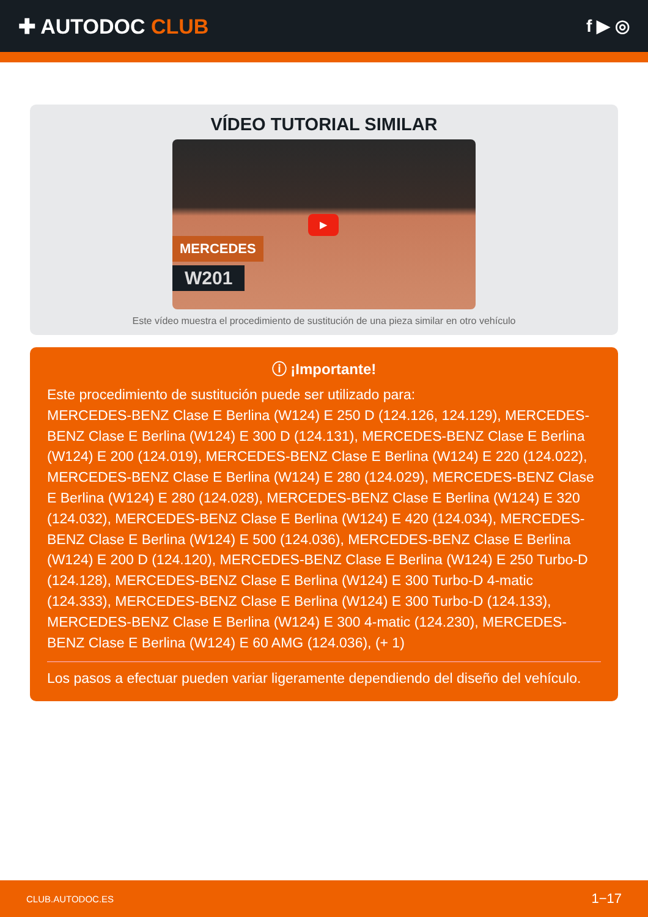✚ AUTODOC CLUB
f ▶ ◎
VÍDEO TUTORIAL SIMILAR
▶
MERCEDES
W201
Este vídeo muestra el procedimiento de sustitución de una pieza similar en otro vehículo
ⓘ ¡Importante!
Este procedimiento de sustitución puede ser utilizado para:
MERCEDES-BENZ Clase E Berlina (W124) E 250 D (124.126, 124.129), MERCEDES-BENZ Clase E Berlina (W124) E 300 D (124.131), MERCEDES-BENZ Clase E Berlina (W124) E 200 (124.019), MERCEDES-BENZ Clase E Berlina (W124) E 220 (124.022), MERCEDES-BENZ Clase E Berlina (W124) E 280 (124.029), MERCEDES-BENZ Clase E Berlina (W124) E 280 (124.028), MERCEDES-BENZ Clase E Berlina (W124) E 320 (124.032), MERCEDES-BENZ Clase E Berlina (W124) E 420 (124.034), MERCEDES-BENZ Clase E Berlina (W124) E 500 (124.036), MERCEDES-BENZ Clase E Berlina (W124) E 200 D (124.120), MERCEDES-BENZ Clase E Berlina (W124) E 250 Turbo-D (124.128), MERCEDES-BENZ Clase E Berlina (W124) E 300 Turbo-D 4-matic (124.333), MERCEDES-BENZ Clase E Berlina (W124) E 300 Turbo-D (124.133), MERCEDES-BENZ Clase E Berlina (W124) E 300 4-matic (124.230), MERCEDES-BENZ Clase E Berlina (W124) E 60 AMG (124.036), (+ 1)
Los pasos a efectuar pueden variar ligeramente dependiendo del diseño del vehículo.
CLUB.AUTODOC.ES 1−17